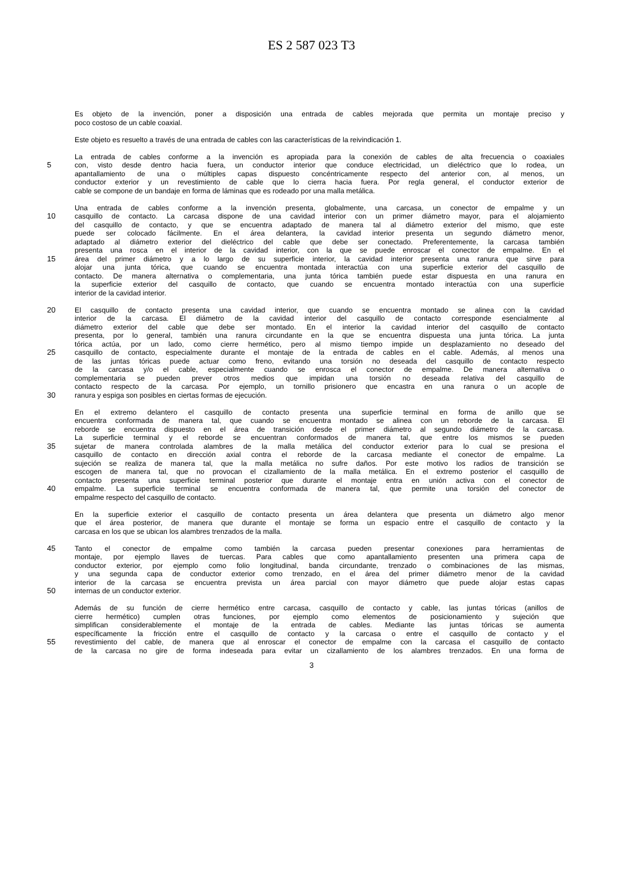ES 2 587 023 T3
Es objeto de la invención, poner a disposición una entrada de cables mejorada que permita un montaje preciso y
poco costoso de un cable coaxial.
Este objeto es resuelto a través de una entrada de cables con las características de la reivindicación 1.
La entrada de cables conforme a la invención es apropiada para la conexión de cables de alta frecuencia o coaxiales
5 con, visto desde dentro hacia fuera, un conductor interior que conduce electricidad, un dieléctrico que lo rodea, un
apantallamiento de una o múltiples capas dispuesto concéntricamente respecto del anterior con, al menos, un
conductor exterior y un revestimiento de cable que lo cierra hacia fuera. Por regla general, el conductor exterior de
cable se compone de un bandaje en forma de láminas que es rodeado por una malla metálica.
Una entrada de cables conforme a la invención presenta, globalmente, una carcasa, un conector de empalme y un
10 casquillo de contacto. La carcasa dispone de una cavidad interior con un primer diámetro mayor, para el alojamiento
del casquillo de contacto, y que se encuentra adaptado de manera tal al diámetro exterior del mismo, que este
puede ser colocado fácilmente. En el área delantera, la cavidad interior presenta un segundo diámetro menor,
adaptado al diámetro exterior del dieléctrico del cable que debe ser conectado. Preferentemente, la carcasa también
presenta una rosca en el interior de la cavidad interior, con la que se puede enroscar el conector de empalme. En el
15 área del primer diámetro y a lo largo de su superficie interior, la cavidad interior presenta una ranura que sirve para
alojar una junta tórica, que cuando se encuentra montada interactúa con una superficie exterior del casquillo de
contacto. De manera alternativa o complementaria, una junta tórica también puede estar dispuesta en una ranura en
la superficie exterior del casquillo de contacto, que cuando se encuentra montado interactúa con una superficie
interior de la cavidad interior.
20 El casquillo de contacto presenta una cavidad interior, que cuando se encuentra montado se alinea con la cavidad
interior de la carcasa. El diámetro de la cavidad interior del casquillo de contacto corresponde esencialmente al
diámetro exterior del cable que debe ser montado. En el interior la cavidad interior del casquillo de contacto
presenta, por lo general, también una ranura circundante en la que se encuentra dispuesta una junta tórica. La junta
tórica actúa, por un lado, como cierre hermético, pero al mismo tiempo impide un desplazamiento no deseado del
25 casquillo de contacto, especialmente durante el montaje de la entrada de cables en el cable. Además, al menos una
de las juntas tóricas puede actuar como freno, evitando una torsión no deseada del casquillo de contacto respecto
de la carcasa y/o el cable, especialmente cuando se enrosca el conector de empalme. De manera alternativa o
complementaria se pueden prever otros medios que impidan una torsión no deseada relativa del casquillo de
contacto respecto de la carcasa. Por ejemplo, un tornillo prisionero que encastra en una ranura o un acople de
30 ranura y espiga son posibles en ciertas formas de ejecución.
En el extremo delantero el casquillo de contacto presenta una superficie terminal en forma de anillo que se
encuentra conformada de manera tal, que cuando se encuentra montado se alinea con un reborde de la carcasa. El
reborde se encuentra dispuesto en el área de transición desde el primer diámetro al segundo diámetro de la carcasa.
La superficie terminal y el reborde se encuentran conformados de manera tal, que entre los mismos se pueden
35 sujetar de manera controlada alambres de la malla metálica del conductor exterior para lo cual se presiona el
casquillo de contacto en dirección axial contra el reborde de la carcasa mediante el conector de empalme. La
sujeción se realiza de manera tal, que la malla metálica no sufre daños. Por este motivo los radios de transición se
escogen de manera tal, que no provocan el cizallamiento de la malla metálica. En el extremo posterior el casquillo de
contacto presenta una superficie terminal posterior que durante el montaje entra en unión activa con el conector de
40 empalme. La superficie terminal se encuentra conformada de manera tal, que permite una torsión del conector de
empalme respecto del casquillo de contacto.
En la superficie exterior el casquillo de contacto presenta un área delantera que presenta un diámetro algo menor
que el área posterior, de manera que durante el montaje se forma un espacio entre el casquillo de contacto y la
carcasa en los que se ubican los alambres trenzados de la malla.
45 Tanto el conector de empalme como también la carcasa pueden presentar conexiones para herramientas de
montaje, por ejemplo llaves de tuercas. Para cables que como apantallamiento presenten una primera capa de
conductor exterior, por ejemplo como folio longitudinal, banda circundante, trenzado o combinaciones de las mismas,
y una segunda capa de conductor exterior como trenzado, en el área del primer diámetro menor de la cavidad
interior de la carcasa se encuentra prevista un área parcial con mayor diámetro que puede alojar estas capas
50 internas de un conductor exterior.
Además de su función de cierre hermético entre carcasa, casquillo de contacto y cable, las juntas tóricas (anillos de
cierre hermético) cumplen otras funciones, por ejemplo como elementos de posicionamiento y sujeción que
simplifican considerablemente el montaje de la entrada de cables. Mediante las juntas tóricas se aumenta
específicamente la fricción entre el casquillo de contacto y la carcasa o entre el casquillo de contacto y el
55 revestimiento del cable, de manera que al enroscar el conector de empalme con la carcasa el casquillo de contacto
de la carcasa no gire de forma indeseada para evitar un cizallamiento de los alambres trenzados. En una forma de
3